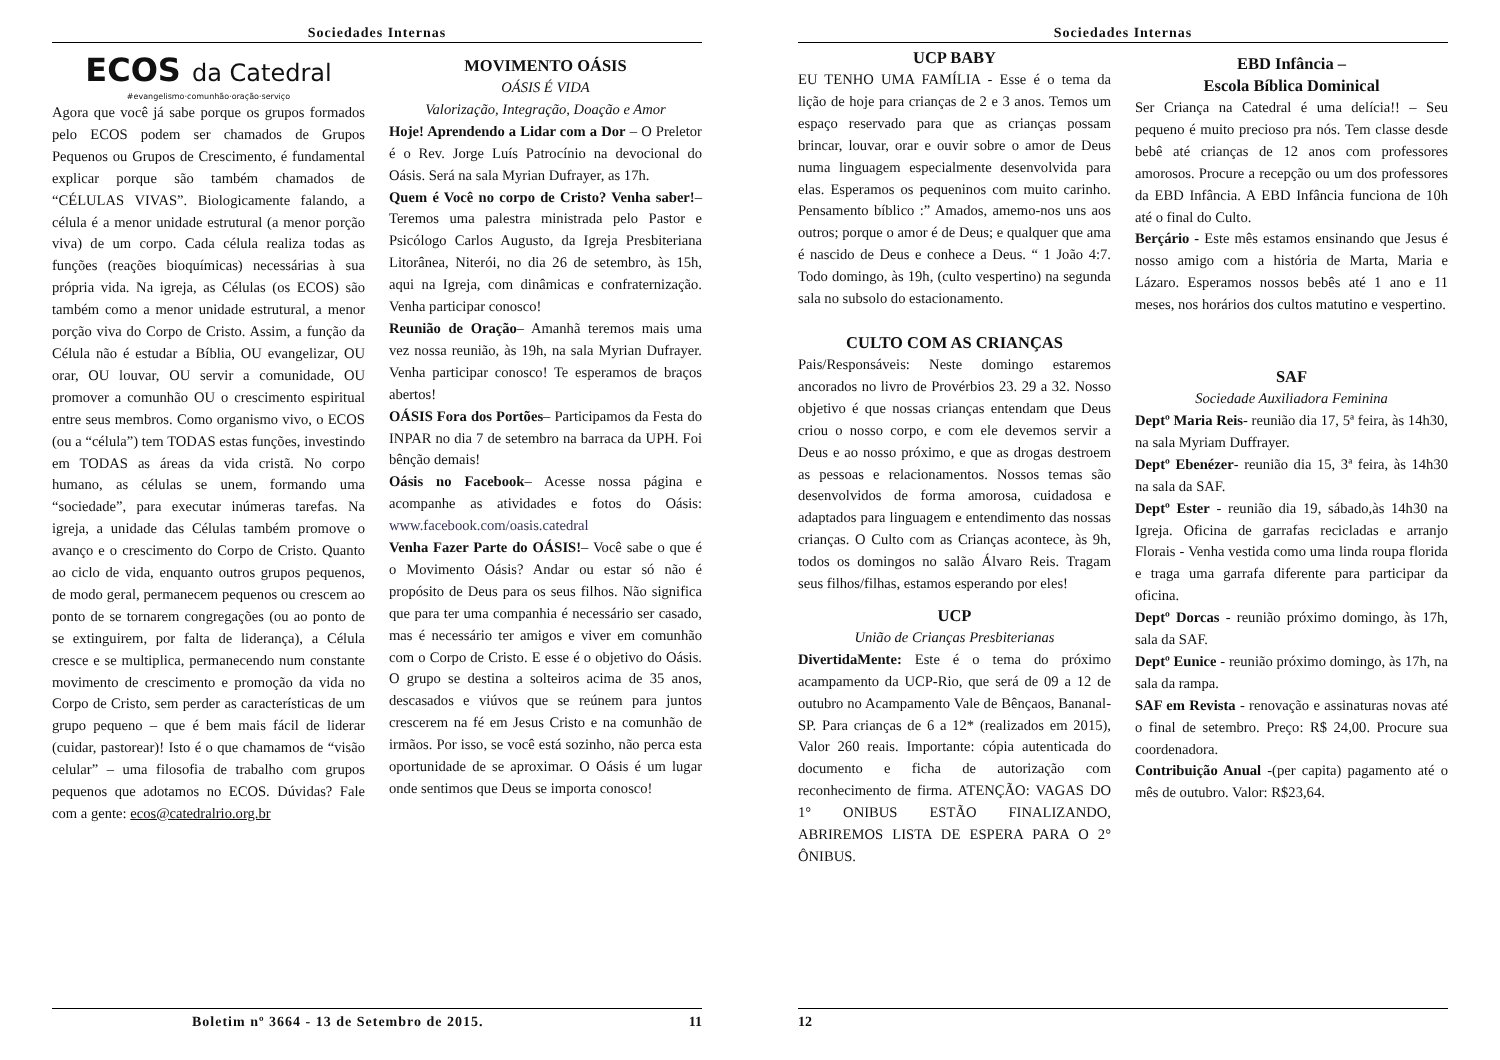Sociedades Internas
ECOS da Catedral
#evangelismo·comunhão·oração·serviço
Agora que você já sabe porque os grupos formados pelo ECOS podem ser chamados de Grupos Pequenos ou Grupos de Crescimento, é fundamental explicar porque são também chamados de “CÉLULAS VIVAS”. Biologicamente falando, a célula é a menor unidade estrutural (a menor porção viva) de um corpo. Cada célula realiza todas as funções (reações bioquímicas) necessárias à sua própria vida. Na igreja, as Células (os ECOS) são também como a menor unidade estrutural, a menor porção viva do Corpo de Cristo. Assim, a função da Célula não é estudar a Bíblia, OU evangelizar, OU orar, OU louvar, OU servir a comunidade, OU promover a comunhão OU o crescimento espiritual entre seus membros. Como organismo vivo, o ECOS (ou a “célula”) tem TODAS estas funções, investindo em TODAS as áreas da vida cristã. No corpo humano, as células se unem, formando uma “sociedade”, para executar inúmeras tarefas. Na igreja, a unidade das Células também promove o avanço e o crescimento do Corpo de Cristo. Quanto ao ciclo de vida, enquanto outros grupos pequenos, de modo geral, permanecem pequenos ou crescem ao ponto de se tornarem congregações (ou ao ponto de se extinguirem, por falta de liderança), a Célula cresce e se multiplica, permanecendo num constante movimento de crescimento e promoção da vida no Corpo de Cristo, sem perder as características de um grupo pequeno – que é bem mais fácil de liderar (cuidar, pastorear)! Isto é o que chamamos de “visão celular” – uma filosofia de trabalho com grupos pequenos que adotamos no ECOS. Dúvidas? Fale com a gente: ecos@catedralrio.org.br
MOVIMENTO OÁSIS
OÁSIS É VIDA
Valorização, Integração, Doação e Amor
Hoje! Aprendendo a Lidar com a Dor – O Preletor é o Rev. Jorge Luís Patrocínio na devocional do Oásis. Será na sala Myrian Dufrayer, as 17h.
Quem é Você no corpo de Cristo? Venha saber!– Teremos uma palestra ministrada pelo Pastor e Psicólogo Carlos Augusto, da Igreja Presbiteriana Litorânea, Niterói, no dia 26 de setembro, às 15h, aqui na Igreja, com dinâmicas e confraternização. Venha participar conosco!
Reunião de Oração– Amanhã teremos mais uma vez nossa reunião, às 19h, na sala Myrian Dufrayer. Venha participar conosco! Te esperamos de braços abertos!
OÁSIS Fora dos Portões– Participamos da Festa do INPAR no dia 7 de setembro na barraca da UPH. Foi bênção demais!
Oásis no Facebook– Acesse nossa página e acompanhe as atividades e fotos do Oásis: www.facebook.com/oasis.catedral
Venha Fazer Parte do OÁSIS!– Você sabe o que é o Movimento Oásis? Andar ou estar só não é propósito de Deus para os seus filhos. Não significa que para ter uma companhia é necessário ser casado, mas é necessário ter amigos e viver em comunhão com o Corpo de Cristo. E esse é o objetivo do Oásis. O grupo se destina a solteiros acima de 35 anos, descasados e viúvos que se reúnem para juntos crescerem na fé em Jesus Cristo e na comunhão de irmãos. Por isso, se você está sozinho, não perca esta oportunidade de se aproximar. O Oásis é um lugar onde sentimos que Deus se importa conosco!
Boletim nº 3664 - 13 de Setembro de 2015. 11
Sociedades Internas
UCP BABY
EU TENHO UMA FAMÍLIA - Esse é o tema da lição de hoje para crianças de 2 e 3 anos. Temos um espaço reservado para que as crianças possam brincar, louvar, orar e ouvir sobre o amor de Deus numa linguagem especialmente desenvolvida para elas. Esperamos os pequeninos com muito carinho. Pensamento bíblico :” Amados, amemo-nos uns aos outros; porque o amor é de Deus; e qualquer que ama é nascido de Deus e conhece a Deus. “ 1 João 4:7. Todo domingo, às 19h, (culto vespertino) na segunda sala no subsolo do estacionamento.
CULTO COM AS CRIANÇAS
Pais/Responsáveis: Neste domingo estaremos ancorados no livro de Provérbios 23. 29 a 32. Nosso objetivo é que nossas crianças entendam que Deus criou o nosso corpo, e com ele devemos servir a Deus e ao nosso próximo, e que as drogas destroem as pessoas e relacionamentos. Nossos temas são desenvolvidos de forma amorosa, cuidadosa e adaptados para linguagem e entendimento das nossas crianças. O Culto com as Crianças acontece, às 9h, todos os domingos no salão Álvaro Reis. Tragam seus filhos/filhas, estamos esperando por eles!
UCP
União de Crianças Presbiterianas
DivertidaMente: Este é o tema do próximo acampamento da UCP-Rio, que será de 09 a 12 de outubro no Acampamento Vale de Bênçaos, Bananal-SP. Para crianças de 6 a 12* (realizados em 2015), Valor 260 reais. Importante: cópia autenticada do documento e ficha de autorização com reconhecimento de firma. ATENÇÃO: VAGAS DO 1° ONIBUS ESTÃO FINALIZANDO, ABRIREMOS LISTA DE ESPERA PARA O 2° ÔNIBUS.
EBD Infância –
Escola Bíblica Dominical
Ser Criança na Catedral é uma delícia!! – Seu pequeno é muito precioso pra nós. Tem classe desde bebê até crianças de 12 anos com professores amorosos. Procure a recepção ou um dos professores da EBD Infância. A EBD Infância funciona de 10h até o final do Culto.
Berçário - Este mês estamos ensinando que Jesus é nosso amigo com a história de Marta, Maria e Lázaro. Esperamos nossos bebês até 1 ano e 11 meses, nos horários dos cultos matutino e vespertino.
SAF
Sociedade Auxiliadora Feminina
Deptº Maria Reis- reunião dia 17, 5ª feira, às 14h30, na sala Myriam Duffrayer.
Deptº Ebenézer- reunião dia 15, 3ª feira, às 14h30 na sala da SAF.
Deptº Ester - reunião dia 19, sábado,às 14h30 na Igreja. Oficina de garrafas recicladas e arranjo Florais - Venha vestida como uma linda roupa florida e traga uma garrafa diferente para participar da oficina.
Deptº Dorcas - reunião próximo domingo, às 17h, sala da SAF.
Deptº Eunice - reunião próximo domingo, às 17h, na sala da rampa.
SAF em Revista - renovação e assinaturas novas até o final de setembro. Preço: R$ 24,00. Procure sua coordenadora.
Contribuição Anual -(per capita) pagamento até o mês de outubro. Valor: R$23,64.
12